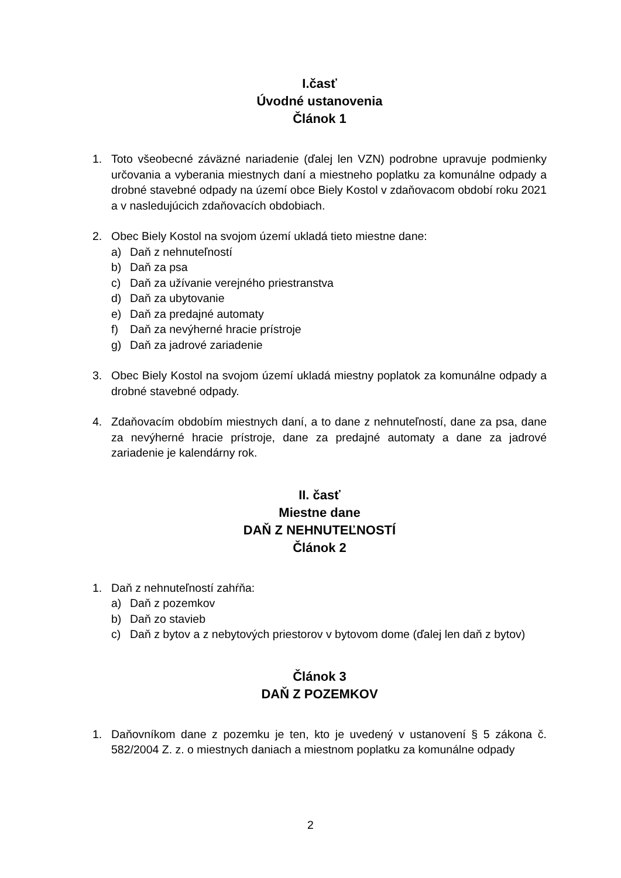I.časť
Úvodné ustanovenia
Článok 1
1. Toto všeobecné záväzné nariadenie (ďalej len VZN) podrobne upravuje podmienky určovania a vyberania miestnych daní a miestneho poplatku za komunálne odpady a drobné stavebné odpady na území obce Biely Kostol v zdaňovacom období roku 2021 a v nasledujúcich zdaňovacích obdobiach.
2. Obec Biely Kostol na svojom území ukladá tieto miestne dane:
a) Daň z nehnuteľností
b) Daň za psa
c) Daň za užívanie verejného priestranstva
d) Daň za ubytovanie
e) Daň za predajné automaty
f) Daň za nevýherné hracie prístroje
g) Daň za jadrové zariadenie
3. Obec Biely Kostol na svojom území ukladá miestny poplatok za komunálne odpady a drobné stavebné odpady.
4. Zdaňovacím obdobím miestnych daní, a to dane z nehnuteľností, dane za psa, dane za nevýherné hracie prístroje, dane za predajné automaty a dane za jadrové zariadenie je kalendárny rok.
II. časť
Miestne dane
DAŇ Z NEHNUTEĽNOSTÍ
Článok 2
1. Daň z nehnuteľností zahŕňa:
a) Daň z pozemkov
b) Daň zo stavieb
c) Daň z bytov a z nebytových priestorov v bytovom dome (ďalej len daň z bytov)
Článok 3
DAŇ Z POZEMKOV
1. Daňovníkom dane z pozemku je ten, kto je uvedený v ustanovení § 5 zákona č. 582/2004 Z. z. o miestnych daniach a miestnom poplatku za komunálne odpady
2